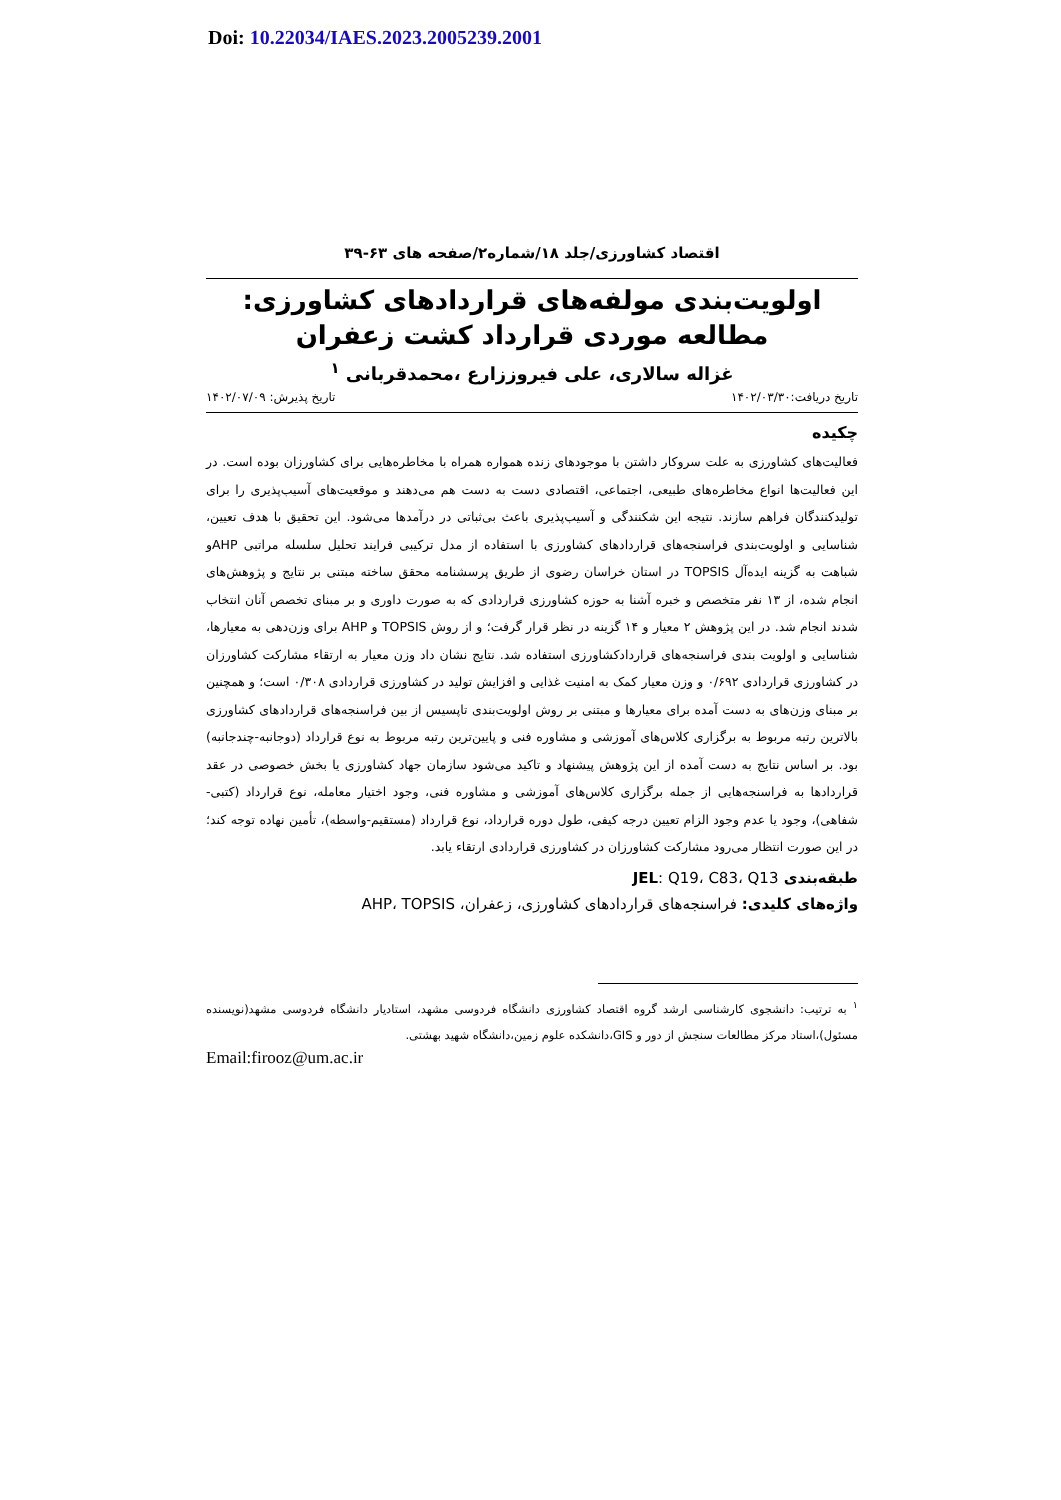Doi: 10.22034/IAES.2023.2005239.2001
اقتصاد کشاورزی/جلد ۱۸/شماره۲/صفحه های ۶۳-۳۹
اولویت‌بندی مولفه‌های قراردادهای کشاورزی: مطالعه موردی قرارداد کشت زعفران
غزاله سالاری، علی فیروززارع ،محمدقربانی <sup>۱</sup>
تاریخ دریافت:۱۴۰۲/۰۳/۳۰ تاریخ پذیرش: ۱۴۰۲/۰۷/۰۹
چکیده
فعالیت‌های کشاورزی به علت سروکار داشتن با موجودهای زنده همواره همراه با مخاطره‌هایی برای کشاورزان بوده است. در این فعالیت‌ها انواع مخاطره‌های طبیعی، اجتماعی، اقتصادی دست به دست هم می‌دهند و موقعیت‌های آسیب‌پذیری را برای تولیدکنندگان فراهم سازند. نتیجه این شکنندگی و آسیب‌پذیری باعث بی‌ثباتی در درآمدها می‌شود. این تحقیق با هدف تعیین، شناسایی و اولویت‌بندی فراسنجه‌های قراردادهای کشاورزی با استفاده از مدل ترکیبی فرایند تحلیل سلسله مراتبی AHPو شباهت به گزینه ایده‌آل TOPSIS در استان خراسان رضوی از طریق پرسشنامه محقق ساخته مبتنی بر نتایج و پژوهش‌های انجام شده، از ۱۳ نفر متخصص و خبره آشنا به حوزه کشاورزی قراردادی که به صورت داوری و بر مبنای تخصص آنان انتخاب شدند انجام شد. در این پژوهش ۲ معیار و ۱۴ گزینه در نظر قرار گرفت؛ و از روش TOPSIS و AHP برای وزن‌دهی به معیارها، شناسایی و اولویت بندی فراسنجه‌های قراردادکشاورزی استفاده شد. نتایج نشان داد وزن معیار به ارتقاء مشارکت کشاورزان در کشاورزی قراردادی ۰/۶۹۲ و وزن معیار کمک به امنیت غذایی و افزایش تولید در کشاورزی قراردادی ۰/۳۰۸ است؛ و همچنین بر مبنای وزن‌های به دست آمده برای معیارها و مبتنی بر روش اولویت‌بندی تاپسیس از بین فراسنجه‌های قراردادهای کشاورزی بالاترین رتبه مربوط به برگزاری کلاس‌های آموزشی و مشاوره فنی و پایین‌ترین رتبه مربوط به نوع قرارداد (دوجانبه-چندجانبه) بود. بر اساس نتایج به دست آمده از این پژوهش پیشنهاد و تاکید می‌شود سازمان جهاد کشاورزی یا بخش خصوصی در عقد قراردادها به فراسنجه‌هایی از جمله برگزاری کلاس‌های آموزشی و مشاوره فنی، وجود اختیار معامله، نوع قرارداد (کتبی-شفاهی)، وجود یا عدم وجود الزام تعیین درجه کیفی، طول دوره قرارداد، نوع قرارداد (مستقیم-واسطه)، تأمین نهاده توجه کند؛ در این صورت انتظار می‌رود مشارکت کشاورزان در کشاورزی قراردادی ارتقاء یابد.
طبقه‌بندی JEL: Q19، C83، Q13
واژه‌های کلیدی: فراسنجه‌های قراردادهای کشاورزی، زعفران، AHP، TOPSIS
<sup>۱</sup> به ترتیب: دانشجوی کارشناسی ارشد گروه اقتصاد کشاورزی دانشگاه فردوسی مشهد، استادیار دانشگاه فردوسی مشهد(نویسنده مسئول)،استاد مرکز مطالعات سنجش از دور و GIS،دانشکده علوم زمین،دانشگاه شهید بهشتی.
Email:firooz@um.ac.ir